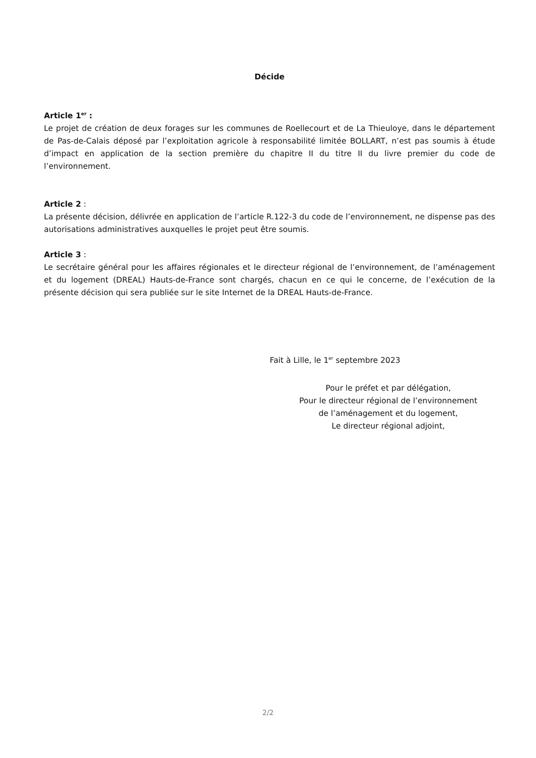Décide
Article 1<sup>er</sup> :
Le projet de création de deux forages sur les communes de Roellecourt et de La Thieuloye, dans le département de Pas-de-Calais déposé par l’exploitation agricole à responsabilité limitée BOLLART, n’est pas soumis à étude d’impact en application de la section première du chapitre II du titre II du livre premier du code de l’environnement.
Article 2 :
La présente décision, délivrée en application de l’article R.122-3 du code de l’environnement, ne dispense pas des autorisations administratives auxquelles le projet peut être soumis.
Article 3 :
Le secrétaire général pour les affaires régionales et le directeur régional de l’environnement, de l’aménagement et du logement (DREAL) Hauts-de-France sont chargés, chacun en ce qui le concerne, de l’exécution de la présente décision qui sera publiée sur le site Internet de la DREAL Hauts-de-France.
Fait à Lille, le 1<sup>er</sup> septembre 2023
Pour le préfet et par délégation,
Pour le directeur régional de l’environnement
de l’aménagement et du logement,
Le directeur régional adjoint,
2/2